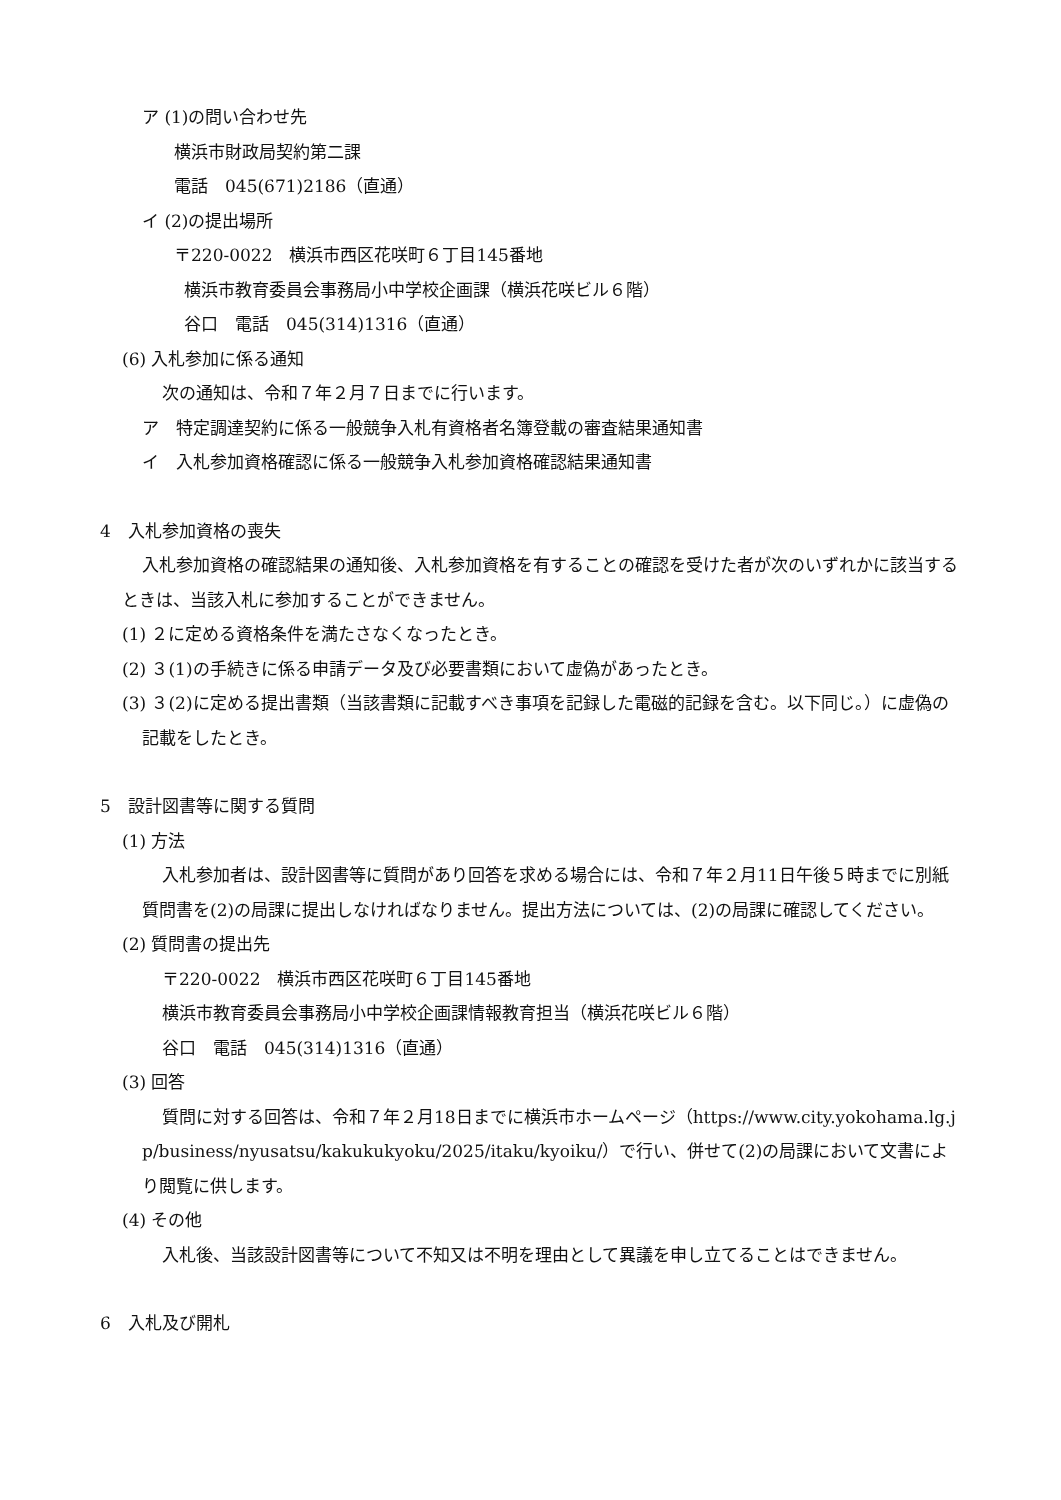ア (1)の問い合わせ先
横浜市財政局契約第二課
電話　045(671)2186（直通）
イ (2)の提出場所
〒220-0022　横浜市西区花咲町６丁目145番地
横浜市教育委員会事務局小中学校企画課（横浜花咲ビル６階）
谷口　電話　045(314)1316（直通）
(6) 入札参加に係る通知
次の通知は、令和７年２月７日までに行います。
ア　特定調達契約に係る一般競争入札有資格者名簿登載の審査結果通知書
イ　入札参加資格確認に係る一般競争入札参加資格確認結果通知書
4　入札参加資格の喪失
入札参加資格の確認結果の通知後、入札参加資格を有することの確認を受けた者が次のいずれかに該当するときは、当該入札に参加することができません。
(1) ２に定める資格条件を満たさなくなったとき。
(2) ３(1)の手続きに係る申請データ及び必要書類において虚偽があったとき。
(3) ３(2)に定める提出書類（当該書類に記載すべき事項を記録した電磁的記録を含む。以下同じ。）に虚偽の記載をしたとき。
5　設計図書等に関する質問
(1) 方法
入札参加者は、設計図書等に質問があり回答を求める場合には、令和７年２月11日午後５時までに別紙質問書を(2)の局課に提出しなければなりません。提出方法については、(2)の局課に確認してください。
(2) 質問書の提出先
〒220-0022　横浜市西区花咲町６丁目145番地
横浜市教育委員会事務局小中学校企画課情報教育担当（横浜花咲ビル６階）
谷口　電話　045(314)1316（直通）
(3) 回答
質問に対する回答は、令和７年２月18日までに横浜市ホームページ（https://www.city.yokohama.lg.jp/business/nyusatsu/kakukukyoku/2025/itaku/kyoiku/）で行い、併せて(2)の局課において文書により閲覧に供します。
(4) その他
入札後、当該設計図書等について不知又は不明を理由として異議を申し立てることはできません。
6　入札及び開札